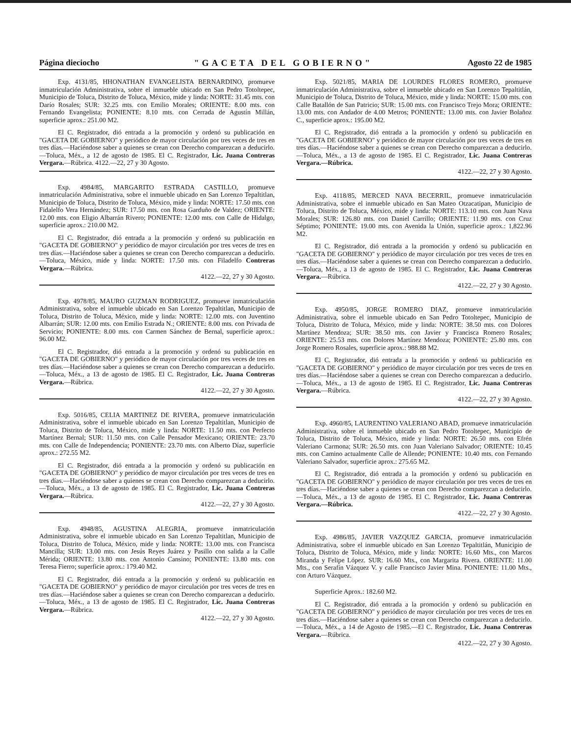Página dieciocho "GACETA DEL GOBIERNO" Agosto 22 de 1985
Exp. 4131/85, HHONATHAN EVANGELISTA BERNARDINO, promueve inmatriculación Administrativa, sobre el inmueble ubicado en San Pedro Totoltepec, Municipio de Toluca, Distrito de Toluca, México, mide y linda: NORTE: 31.45 mts. con Darío Rosales; SUR: 32.25 mts. con Emilio Morales; ORIENTE: 8.00 mts. con Fernando Evangelista; PONIENTE: 8.10 mts. con Cerrada de Agustín Millán, superficie aprox.: 251.00 M2.
El C. Registrador, dió entrada a la promoción y ordenó su publicación en "GACETA DE GOBIERNO" y periódico de mayor circulación por tres veces de tres en tres días.—Haciéndose saber a quienes se crean con Derecho comparezcan a deducirlo.—Toluca, Méx., a 12 de agosto de 1985. El C. Registrador, Lic. Juana Contreras Vergara.—Rúbrica. 4122.—22, 27 y 30 Agosto.
Exp. 4984/85, MARGARITO ESTRADA CASTILLO, promueve inmatriculación Administrativa, sobre el inmueble ubicado en San Lorenzo Tepaltitlan, Municipio de Toluca, Distrito de Toluca, México, mide y linda: NORTE: 17.50 mts. con Fidalelfo Vera Hernández; SUR: 17.50 mts. con Rosa Garduño de Valdez; ORIENTE: 12.00 mts. con Eligio Albarrán Rivero; PONIENTE: 12.00 mts. con Calle de Hidalgo, superficie aprox.: 210.00 M2.
El C. Registrador, dió entrada a la promoción y ordenó su publicación en "GACETA DE GOBIERNO" y periódico de mayor circulación por tres veces de tres en tres días.—Haciéndose saber a quienes se crean con Derecho comparezcan a deducirlo.—Toluca, México, mide y linda: NORTE: 17.50 mts. con Filadelfo Contreras Vergara.—Rúbrica.
4122.—22, 27 y 30 Agosto.
Exp. 4978/85, MAURO GUZMAN RODRIGUEZ, promueve inmatriculación Administrativa, sobre el inmueble ubicado en San Lorenzo Tepaltitlan, Municipio de Toluca, Distrito de Toluca, México, mide y linda: NORTE: 12.00 mts. con Juventino Albarrán; SUR: 12.00 mts. con Emilio Estrada N.; ORIENTE: 8.00 mts. con Privada de Servicio; PONIENTE: 8.00 mts. con Carmen Sánchez de Bernal, superficie aprox.: 96.00 M2.
El C. Registrador, dió entrada a la promoción y ordenó su publicación en "GACETA DE GOBIERNO" y periódico de mayor circulación por tres veces de tres en tres días.—Haciéndose saber a quienes se crean con Derecho comparezcan a deducirlo.—Toluca, Méx., a 13 de agosto de 1985. El C. Registrador, Lic. Juana Contreras Vergara.—Rúbrica.
4122.—22, 27 y 30 Agosto.
Exp. 5016/85, CELIA MARTINEZ DE RIVERA, promueve inmatriculación Administrativa, sobre el inmueble ubicado en San Lorenzo Tepaltitlan, Municipio de Toluca, Distrito de Toluca, México, mide y linda: NORTE: 11.50 mts. con Perfecto Martínez Bernal; SUR: 11.50 mts. con Calle Pensador Mexicano; ORIENTE: 23.70 mts. con Calle de Independencia; PONIENTE: 23.70 mts. con Alberto Díaz, superficie aprox.: 272.55 M2.
El C. Registrador, dió entrada a la promoción y ordenó su publicación en "GACETA DE GOBIERNO" y periódico de mayor circulación por tres veces de tres en tres días.—Haciéndose saber a quienes se crean con Derecho comparezcan a deducirlo.—Toluca, Méx., a 13 de agosto de 1985. El C. Registrador, Lic. Juana Contreras Vergara.—Rúbrica.
4122.—22, 27 y 30 Agosto.
Exp. 4948/85, AGUSTINA ALEGRIA, promueve inmatriculación Administrativa, sobre el inmueble ubicado en San Lorenzo Tepaltitlan, Municipio de Toluca, Distrito de Toluca, México, mide y linda: NORTE: 13.00 mts. con Francisca Mancilla; SUR: 13.00 mts. con Jesús Reyes Juárez y Pasillo con salida a la Calle Mérida; ORIENTE: 13.80 mts. con Antonio Cansino; PONIENTE: 13.80 mts. con Teresa Fierro; superficie aprox.: 179.40 M2.
El C. Registrador, dió entrada a la promoción y ordenó su publicación en "GACETA DE GOBIERNO" y periódico de mayor circulación por tres veces de tres en tres días.—Haciéndose saber a quienes se crean con Derecho comparezcan a deducirlo.—Toluca, Méx., a 13 de agosto de 1985. El C. Registrador, Lic. Juana Contreras Vergara.—Rúbrica.
4122.—22, 27 y 30 Agosto.
Exp. 5021/85, MARIA DE LOURDES FLORES ROMERO, promueve inmatriculación Administrativa, sobre el inmueble ubicado en San Lorenzo Tepaltitlán, Municipio de Toluca, Distrito de Toluca, México, mide y linda: NORTE: 15.00 mts. con Calle Batallón de San Patricio; SUR: 15.00 mts. con Francisco Trejo Mora; ORIENTE: 13.00 mts. con Andador de 4.00 Metros; PONIENTE: 13.00 mts. con Javier Bolañoz C., superficie aprox.: 195.00 M2.
El C. Registrador, dió entrada a la promoción y ordenó su publicación en "GACETA DE GOBIERNO" y periódico de mayor circulación por tres veces de tres en tres días.—Haciéndose saber a quienes se crean con Derecho comparezcan a deducirlo.—Toluca, Méx., a 13 de agosto de 1985. El C. Registrador, Lic. Juana Contreras Vergara.—Rúbrica.
4122.—22, 27 y 30 Agosto.
Exp. 4118/85, MERCED NAVA BECERRIL, promueve inmatriculación Administrativa, sobre el inmueble ubicado en San Mateo Otzacatipan, Municipio de Toluca, Distrito de Toluca, México, mide y linda: NORTE: 113.10 mts. con Juan Nava Morales; SUR: 126.80 mts. con Daniel Carrillo; ORIENTE: 11.90 mts. con Cruz Séptimo; PONIENTE: 19.00 mts. con Avenida la Unión, superficie aprox.: 1,822.96 M2.
El C. Registrador, dió entrada a la promoción y ordenó su publicación en "GACETA DE GOBIERNO" y periódico de mayor circulación por tres veces de tres en tres días.—Haciéndose saber a quienes se crean con Derecho comparezcan a deducirlo.—Toluca, Méx., a 13 de agosto de 1985. El C. Registrador, Lic. Juana Contreras Vergara.—Rúbrica.
4122.—22, 27 y 30 Agosto.
Exp. 4950/85, JORGE ROMERO DIAZ, promueve inmatriculación Administrativa, sobre el inmueble ubicado en San Pedro Totoltepec, Municipio de Toluca, Distrito de Toluca, México, mide y linda: NORTE: 38.50 mts. con Dolores Martínez Mendoza; SUR: 38.50 mts. con Javier y Francisca Romero Rosales; ORIENTE: 25.53 mts. con Dolores Martínez Mendoza; PONIENTE: 25.80 mts. con Jorge Romero Rosales, superficie aprox.: 988.88 M2.
El C. Registrador, dió entrada a la promoción y ordenó su publicación en "GACETA DE GOBIERNO" y periódico de mayor circulación por tres veces de tres en tres días.—Haciéndose saber a quienes se crean con Derecho comparezcan a deducirlo.—Toluca, Méx., a 13 de agosto de 1985. El C. Registrador, Lic. Juana Contreras Vergara.—Rúbrica.
4122.—22, 27 y 30 Agosto.
Exp. 4960/85, LAURENTINO VALERIANO ABAD, promueve inmatriculación Administrativa, sobre el inmueble ubicado en San Pedro Totoltepec, Municipio de Toluca, Distrito de Toluca, México, mide y linda: NORTE: 26.50 mts. con Efrén Valeriano Carmona; SUR: 26.50 mts. con Juan Valeriano Salvador; ORIENTE: 10.45 mts. con Camino actualmente Calle de Allende; PONIENTE: 10.40 mts. con Fernando Valeriano Salvador, superficie aprox.: 275.65 M2.
El C. Registrador, dió entrada a la promoción y ordenó su publicación en "GACETA DE GOBIERNO" y periódico de mayor circulación por tres veces de tres en tres días.—Haciéndose saber a quienes se crean con Derecho comparezcan a deducirlo.—Toluca, Méx., a 13 de agosto de 1985. El C. Registrador, Lic. Juana Contreras Vergara.—Rúbrica.
4122.—22, 27 y 30 Agosto.
Exp. 4986/85, JAVIER VAZQUEZ GARCIA, promueve inmatriculación Administrativa, sobre el inmueble ubicado en San Lorenzo Tepaltitlán, Municipio de Toluca, Distrito de Toluca, México, mide y linda: NORTE: 16.60 Mts., con Marcos Miranda y Felipe López. SUR: 16.60 Mts., con Margarita Rivera. ORIENTE: 11.00 Mts., con Serafín Vázquez V. y calle Francisco Javier Mina. PONIENTE: 11.00 Mts., con Arturo Vázquez.
Superficie Aprox.: 182.60 M2.
El C. Registrador, dió entrada a la promoción y ordenó su publicación en "GACETA DE GOBIERNO" y periódico de mayor circulación por tres veces de tres en tres días.—Haciéndose saber a quienes se crean con Derecho comparezcan a deducirlo.—Toluca, Méx., a 14 de Agosto de 1985.—El C. Registrador, Lic. Juana Contreras Vergara.—Rúbrica.
4122.—22, 27 y 30 Agosto.